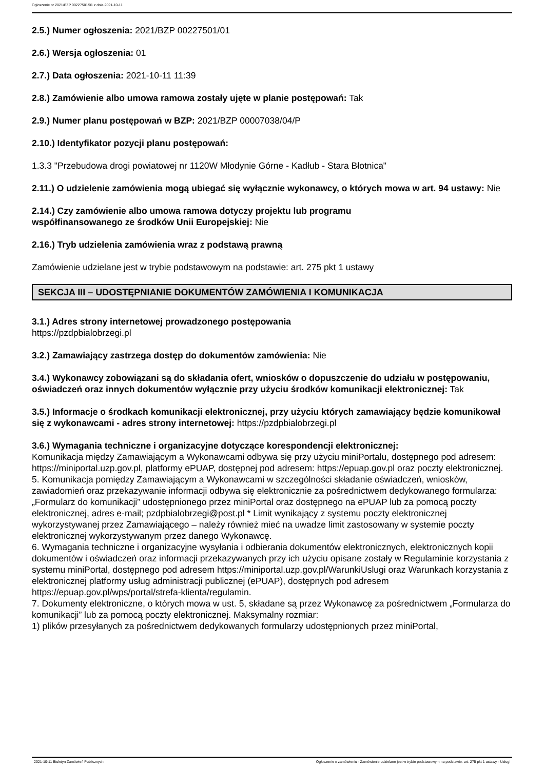Ogłoszenie nr 2021/BZP 00227501/01 z dnia 2021-10-11
2.5.) Numer ogłoszenia: 2021/BZP 00227501/01
2.6.) Wersja ogłoszenia: 01
2.7.) Data ogłoszenia: 2021-10-11 11:39
2.8.) Zamówienie albo umowa ramowa zostały ujęte w planie postępowań: Tak
2.9.) Numer planu postępowań w BZP: 2021/BZP 00007038/04/P
2.10.) Identyfikator pozycji planu postępowań:
1.3.3 "Przebudowa drogi powiatowej nr 1120W Młodynie Górne - Kadłub - Stara Błotnica"
2.11.) O udzielenie zamówienia mogą ubiegać się wyłącznie wykonawcy, o których mowa w art. 94 ustawy: Nie
2.14.) Czy zamówienie albo umowa ramowa dotyczy projektu lub programu
współfinansowanego ze środków Unii Europejskiej: Nie
2.16.) Tryb udzielenia zamówienia wraz z podstawą prawną
Zamówienie udzielane jest w trybie podstawowym na podstawie: art. 275 pkt 1 ustawy
SEKCJA III – UDOSTĘPNIANIE DOKUMENTÓW ZAMÓWIENIA I KOMUNIKACJA
3.1.) Adres strony internetowej prowadzonego postępowania
https://pzdpbialobrzegi.pl
3.2.) Zamawiający zastrzega dostęp do dokumentów zamówienia: Nie
3.4.) Wykonawcy zobowiązani są do składania ofert, wniosków o dopuszczenie do udziału w postępowaniu, oświadczeń oraz innych dokumentów wyłącznie przy użyciu środków komunikacji elektronicznej: Tak
3.5.) Informacje o środkach komunikacji elektronicznej, przy użyciu których zamawiający będzie komunikował się z wykonawcami - adres strony internetowej: https://pzdpbialobrzegi.pl
3.6.) Wymagania techniczne i organizacyjne dotyczące korespondencji elektronicznej:
Komunikacja między Zamawiającym a Wykonawcami odbywa się przy użyciu miniPortalu, dostępnego pod adresem: https://miniportal.uzp.gov.pl, platformy ePUAP, dostępnej pod adresem: https://epuap.gov.pl oraz poczty elektronicznej.
5. Komunikacja pomiędzy Zamawiającym a Wykonawcami w szczególności składanie oświadczeń, wniosków, zawiadomień oraz przekazywanie informacji odbywa się elektronicznie za pośrednictwem dedykowanego formularza: „Formularz do komunikacji” udostępnionego przez miniPortal oraz dostępnego na ePUAP lub za pomocą poczty elektronicznej, adres e-mail; pzdpbialobrzegi@post.pl * Limit wynikający z systemu poczty elektronicznej wykorzystywanej przez Zamawiającego – należy również mieć na uwadze limit zastosowany w systemie poczty elektronicznej wykorzystywanym przez danego Wykonawcę.
6. Wymagania techniczne i organizacyjne wysyłania i odbierania dokumentów elektronicznych, elektronicznych kopii dokumentów i oświadczeń oraz informacji przekazywanych przy ich użyciu opisane zostały w Regulaminie korzystania z systemu miniPortal, dostępnego pod adresem https://miniportal.uzp.gov.pl/WarunkiUslugi oraz Warunkach korzystania z elektronicznej platformy usług administracji publicznej (ePUAP), dostępnych pod adresem https://epuap.gov.pl/wps/portal/strefa-klienta/regulamin.
7. Dokumenty elektroniczne, o których mowa w ust. 5, składane są przez Wykonawcę za pośrednictwem „Formularza do komunikacji” lub za pomocą poczty elektronicznej. Maksymalny rozmiar:
1) plików przesyłanych za pośrednictwem dedykowanych formularzy udostępnionych przez miniPortal,
2021-10-11 Biuletyn Zamówień Publicznych Ogłoszenie o zamówieniu - Zamówienie udzielane jest w trybie podstawowym na podstawie: art. 275 pkt 1 ustawy - Usługi